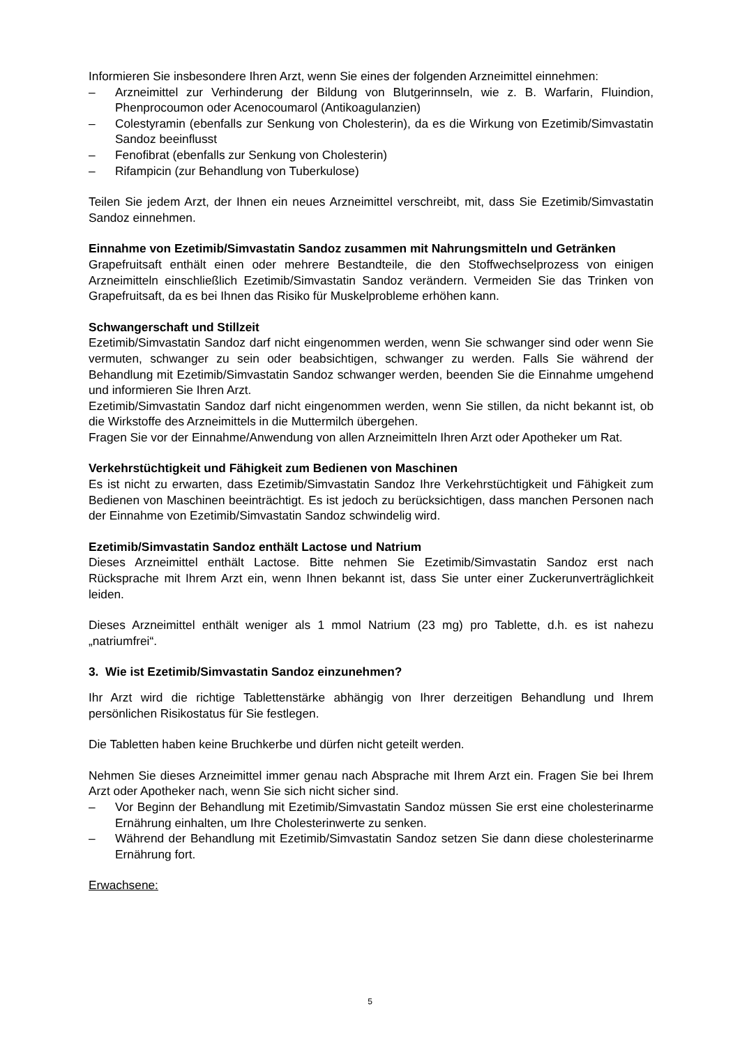Informieren Sie insbesondere Ihren Arzt, wenn Sie eines der folgenden Arzneimittel einnehmen:
– Arzneimittel zur Verhinderung der Bildung von Blutgerinnseln, wie z. B. Warfarin, Fluindion, Phenprocoumon oder Acenocoumarol (Antikoagulanzien)
– Colestyramin (ebenfalls zur Senkung von Cholesterin), da es die Wirkung von Ezetimib/Simvastatin Sandoz beeinflusst
– Fenofibrat (ebenfalls zur Senkung von Cholesterin)
– Rifampicin (zur Behandlung von Tuberkulose)
Teilen Sie jedem Arzt, der Ihnen ein neues Arzneimittel verschreibt, mit, dass Sie Ezetimib/Simvastatin Sandoz einnehmen.
Einnahme von Ezetimib/Simvastatin Sandoz zusammen mit Nahrungsmitteln und Getränken
Grapefruitsaft enthält einen oder mehrere Bestandteile, die den Stoffwechselprozess von einigen Arzneimitteln einschließlich Ezetimib/Simvastatin Sandoz verändern. Vermeiden Sie das Trinken von Grapefruitsaft, da es bei Ihnen das Risiko für Muskelprobleme erhöhen kann.
Schwangerschaft und Stillzeit
Ezetimib/Simvastatin Sandoz darf nicht eingenommen werden, wenn Sie schwanger sind oder wenn Sie vermuten, schwanger zu sein oder beabsichtigen, schwanger zu werden. Falls Sie während der Behandlung mit Ezetimib/Simvastatin Sandoz schwanger werden, beenden Sie die Einnahme umgehend und informieren Sie Ihren Arzt.
Ezetimib/Simvastatin Sandoz darf nicht eingenommen werden, wenn Sie stillen, da nicht bekannt ist, ob die Wirkstoffe des Arzneimittels in die Muttermilch übergehen.
Fragen Sie vor der Einnahme/Anwendung von allen Arzneimitteln Ihren Arzt oder Apotheker um Rat.
Verkehrstüchtigkeit und Fähigkeit zum Bedienen von Maschinen
Es ist nicht zu erwarten, dass Ezetimib/Simvastatin Sandoz Ihre Verkehrstüchtigkeit und Fähigkeit zum Bedienen von Maschinen beeinträchtigt. Es ist jedoch zu berücksichtigen, dass manchen Personen nach der Einnahme von Ezetimib/Simvastatin Sandoz schwindelig wird.
Ezetimib/Simvastatin Sandoz enthält Lactose und Natrium
Dieses Arzneimittel enthält Lactose. Bitte nehmen Sie Ezetimib/Simvastatin Sandoz erst nach Rücksprache mit Ihrem Arzt ein, wenn Ihnen bekannt ist, dass Sie unter einer Zuckerunverträglichkeit leiden.
Dieses Arzneimittel enthält weniger als 1 mmol Natrium (23 mg) pro Tablette, d.h. es ist nahezu „natriumfrei“.
3. Wie ist Ezetimib/Simvastatin Sandoz einzunehmen?
Ihr Arzt wird die richtige Tablettenstärke abhängig von Ihrer derzeitigen Behandlung und Ihrem persönlichen Risikostatus für Sie festlegen.
Die Tabletten haben keine Bruchkerbe und dürfen nicht geteilt werden.
Nehmen Sie dieses Arzneimittel immer genau nach Absprache mit Ihrem Arzt ein. Fragen Sie bei Ihrem Arzt oder Apotheker nach, wenn Sie sich nicht sicher sind.
– Vor Beginn der Behandlung mit Ezetimib/Simvastatin Sandoz müssen Sie erst eine cholesterinarme Ernährung einhalten, um Ihre Cholesterinwerte zu senken.
– Während der Behandlung mit Ezetimib/Simvastatin Sandoz setzen Sie dann diese cholesterinarme Ernährung fort.
Erwachsene:
5